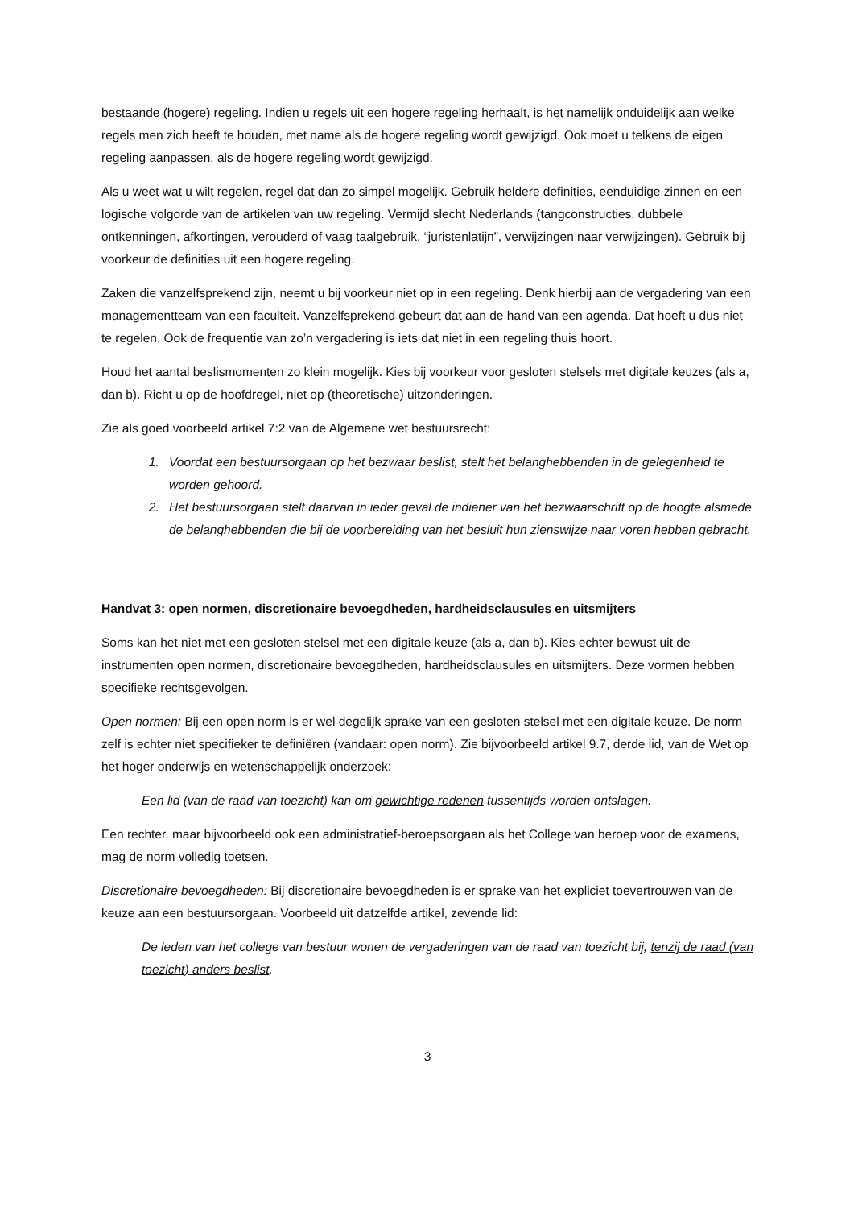bestaande (hogere) regeling. Indien u regels uit een hogere regeling herhaalt, is het namelijk onduidelijk aan welke regels men zich heeft te houden, met name als de hogere regeling wordt gewijzigd. Ook moet u telkens de eigen regeling aanpassen, als de hogere regeling wordt gewijzigd.
Als u weet wat u wilt regelen, regel dat dan zo simpel mogelijk. Gebruik heldere definities, eenduidige zinnen en een logische volgorde van de artikelen van uw regeling. Vermijd slecht Nederlands (tangconstructies, dubbele ontkenningen, afkortingen, verouderd of vaag taalgebruik, “juristenlatijn”, verwijzingen naar verwijzingen). Gebruik bij voorkeur de definities uit een hogere regeling.
Zaken die vanzelfsprekend zijn, neemt u bij voorkeur niet op in een regeling. Denk hierbij aan de vergadering van een managementteam van een faculteit. Vanzelfsprekend gebeurt dat aan de hand van een agenda. Dat hoeft u dus niet te regelen. Ook de frequentie van zo’n vergadering is iets dat niet in een regeling thuis hoort.
Houd het aantal beslismomenten zo klein mogelijk. Kies bij voorkeur voor gesloten stelsels met digitale keuzes (als a, dan b). Richt u op de hoofdregel, niet op (theoretische) uitzonderingen.
Zie als goed voorbeeld artikel 7:2 van de Algemene wet bestuursrecht:
1. Voordat een bestuursorgaan op het bezwaar beslist, stelt het belanghebbenden in de gelegenheid te worden gehoord.
2. Het bestuursorgaan stelt daarvan in ieder geval de indiener van het bezwaarschrift op de hoogte alsmede de belanghebbenden die bij de voorbereiding van het besluit hun zienswijze naar voren hebben gebracht.
Handvat 3: open normen, discretionaire bevoegdheden, hardheidsclausules en uitsmijters
Soms kan het niet met een gesloten stelsel met een digitale keuze (als a, dan b). Kies echter bewust uit de instrumenten open normen, discretionaire bevoegdheden, hardheidsclausules en uitsmijters. Deze vormen hebben specifieke rechtsgevolgen.
Open normen: Bij een open norm is er wel degelijk sprake van een gesloten stelsel met een digitale keuze. De norm zelf is echter niet specifieker te definiëren (vandaar: open norm). Zie bijvoorbeeld artikel 9.7, derde lid, van de Wet op het hoger onderwijs en wetenschappelijk onderzoek:
Een lid (van de raad van toezicht) kan om gewichtige redenen tussentijds worden ontslagen.
Een rechter, maar bijvoorbeeld ook een administratief-beroepsorgaan als het College van beroep voor de examens, mag de norm volledig toetsen.
Discretionaire bevoegdheden: Bij discretionaire bevoegdheden is er sprake van het expliciet toevertrouwen van de keuze aan een bestuursorgaan. Voorbeeld uit datzelfde artikel, zevende lid:
De leden van het college van bestuur wonen de vergaderingen van de raad van toezicht bij, tenzij de raad (van toezicht) anders beslist.
3